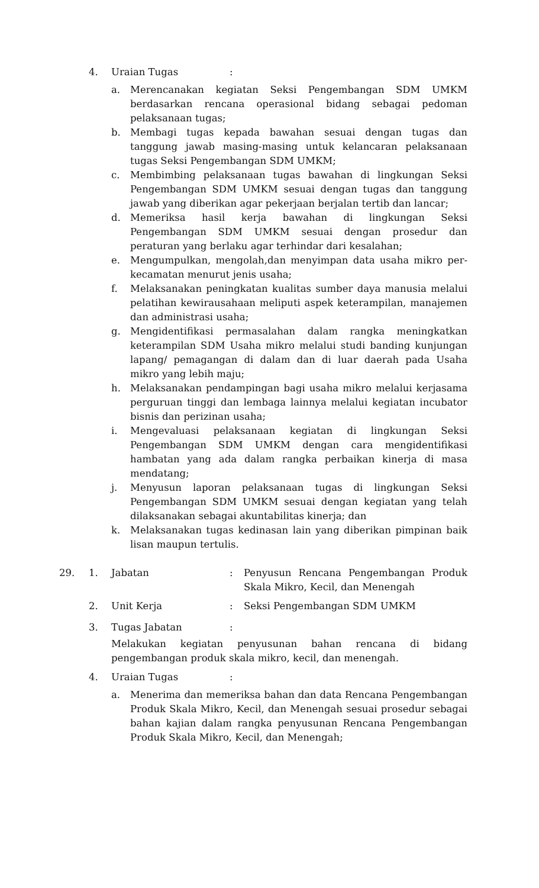4. Uraian Tugas :
a. Merencanakan kegiatan Seksi Pengembangan SDM UMKM berdasarkan rencana operasional bidang sebagai pedoman pelaksanaan tugas;
b. Membagi tugas kepada bawahan sesuai dengan tugas dan tanggung jawab masing-masing untuk kelancaran pelaksanaan tugas Seksi Pengembangan SDM UMKM;
c. Membimbing pelaksanaan tugas bawahan di lingkungan Seksi Pengembangan SDM UMKM sesuai dengan tugas dan tanggung jawab yang diberikan agar pekerjaan berjalan tertib dan lancar;
d. Memeriksa hasil kerja bawahan di lingkungan Seksi Pengembangan SDM UMKM sesuai dengan prosedur dan peraturan yang berlaku agar terhindar dari kesalahan;
e. Mengumpulkan, mengolah,dan menyimpan data usaha mikro per-kecamatan menurut jenis usaha;
f. Melaksanakan peningkatan kualitas sumber daya manusia melalui pelatihan kewirausahaan meliputi aspek keterampilan, manajemen dan administrasi usaha;
g. Mengidentifikasi permasalahan dalam rangka meningkatkan keterampilan SDM Usaha mikro melalui studi banding kunjungan lapang/ pemagangan di dalam dan di luar daerah pada Usaha mikro yang lebih maju;
h. Melaksanakan pendampingan bagi usaha mikro melalui kerjasama perguruan tinggi dan lembaga lainnya melalui kegiatan incubator bisnis dan perizinan usaha;
i. Mengevaluasi pelaksanaan kegiatan di lingkungan Seksi Pengembangan SDM UMKM dengan cara mengidentifikasi hambatan yang ada dalam rangka perbaikan kinerja di masa mendatang;
j. Menyusun laporan pelaksanaan tugas di lingkungan Seksi Pengembangan SDM UMKM sesuai dengan kegiatan yang telah dilaksanakan sebagai akuntabilitas kinerja; dan
k. Melaksanakan tugas kedinasan lain yang diberikan pimpinan baik lisan maupun tertulis.
29. 1. Jabatan : Penyusun Rencana Pengembangan Produk Skala Mikro, Kecil, dan Menengah
2. Unit Kerja : Seksi Pengembangan SDM UMKM
3. Tugas Jabatan :
Melakukan kegiatan penyusunan bahan rencana di bidang pengembangan produk skala mikro, kecil, dan menengah.
4. Uraian Tugas :
a. Menerima dan memeriksa bahan dan data Rencana Pengembangan Produk Skala Mikro, Kecil, dan Menengah sesuai prosedur sebagai bahan kajian dalam rangka penyusunan Rencana Pengembangan Produk Skala Mikro, Kecil, dan Menengah;